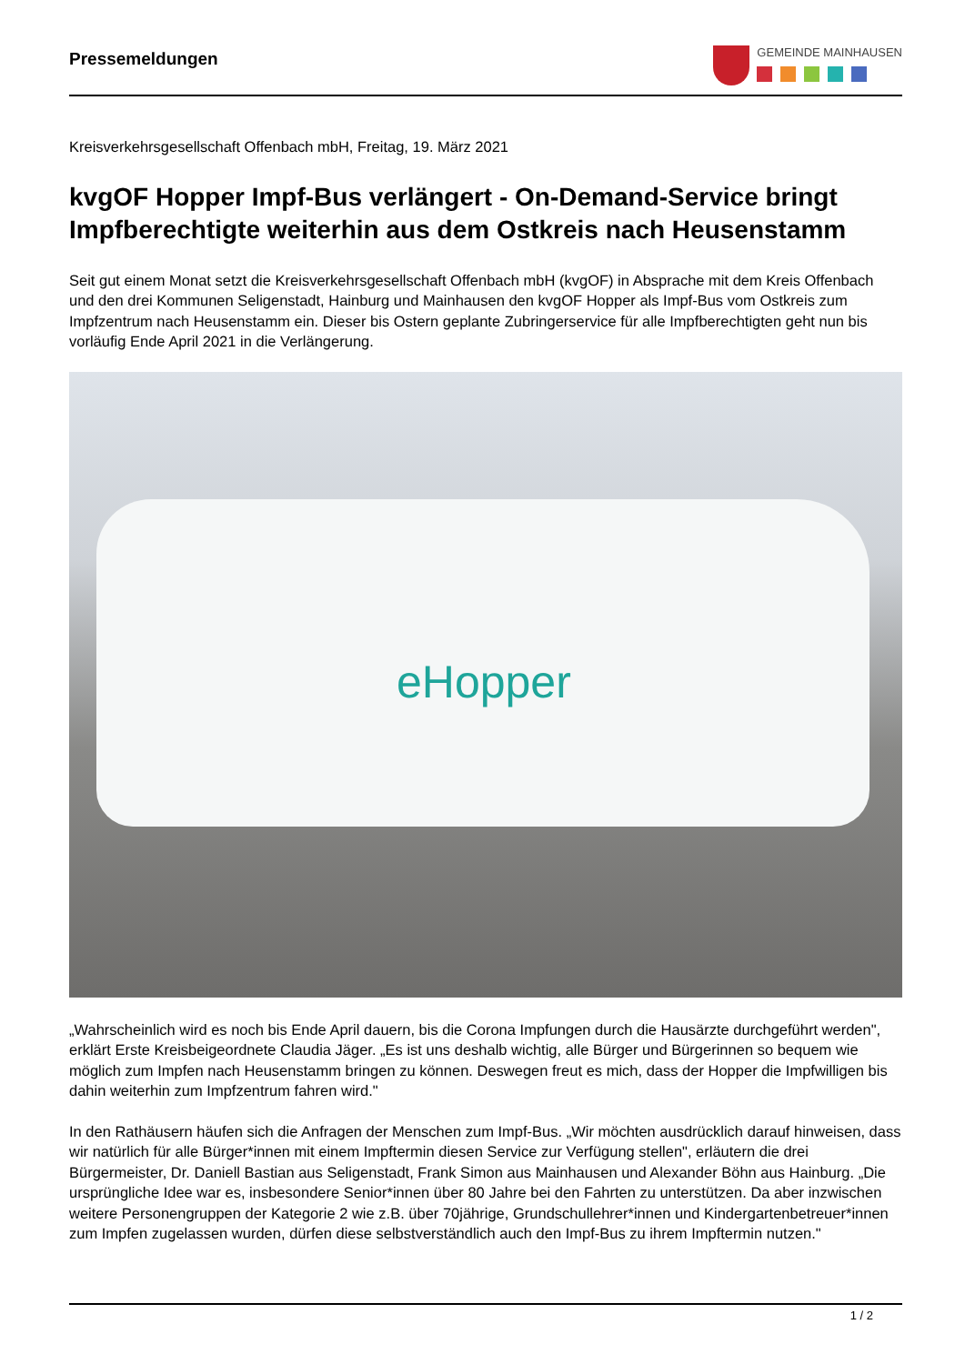Pressemeldungen
GEMEINDE MAINHAUSEN
Kreisverkehrsgesellschaft Offenbach mbH, Freitag, 19. März 2021
kvgOF Hopper Impf-Bus verlängert - On-Demand-Service bringt Impfberechtigte weiterhin aus dem Ostkreis nach Heusenstamm
Seit gut einem Monat setzt die Kreisverkehrsgesellschaft Offenbach mbH (kvgOF) in Absprache mit dem Kreis Offenbach und den drei Kommunen Seligenstadt, Hainburg und Mainhausen den kvgOF Hopper als Impf-Bus vom Ostkreis zum Impfzentrum nach Heusenstamm ein. Dieser bis Ostern geplante Zubringerservice für alle Impfberechtigten geht nun bis vorläufig Ende April 2021 in die Verlängerung.
eHopper
„Wahrscheinlich wird es noch bis Ende April dauern, bis die Corona Impfungen durch die Hausärzte durchgeführt werden", erklärt Erste Kreisbeigeordnete Claudia Jäger. „Es ist uns deshalb wichtig, alle Bürger und Bürgerinnen so bequem wie möglich zum Impfen nach Heusenstamm bringen zu können. Deswegen freut es mich, dass der Hopper die Impfwilligen bis dahin weiterhin zum Impfzentrum fahren wird."
In den Rathäusern häufen sich die Anfragen der Menschen zum Impf-Bus. „Wir möchten ausdrücklich darauf hinweisen, dass wir natürlich für alle Bürger*innen mit einem Impftermin diesen Service zur Verfügung stellen", erläutern die drei Bürgermeister, Dr. Daniell Bastian aus Seligenstadt, Frank Simon aus Mainhausen und Alexander Böhn aus Hainburg. „Die ursprüngliche Idee war es, insbesondere Senior*innen über 80 Jahre bei den Fahrten zu unterstützen. Da aber inzwischen weitere Personengruppen der Kategorie 2 wie z.B. über 70jährige, Grundschullehrer*innen und Kindergartenbetreuer*innen zum Impfen zugelassen wurden, dürfen diese selbstverständlich auch den Impf-Bus zu ihrem Impftermin nutzen."
1 / 2